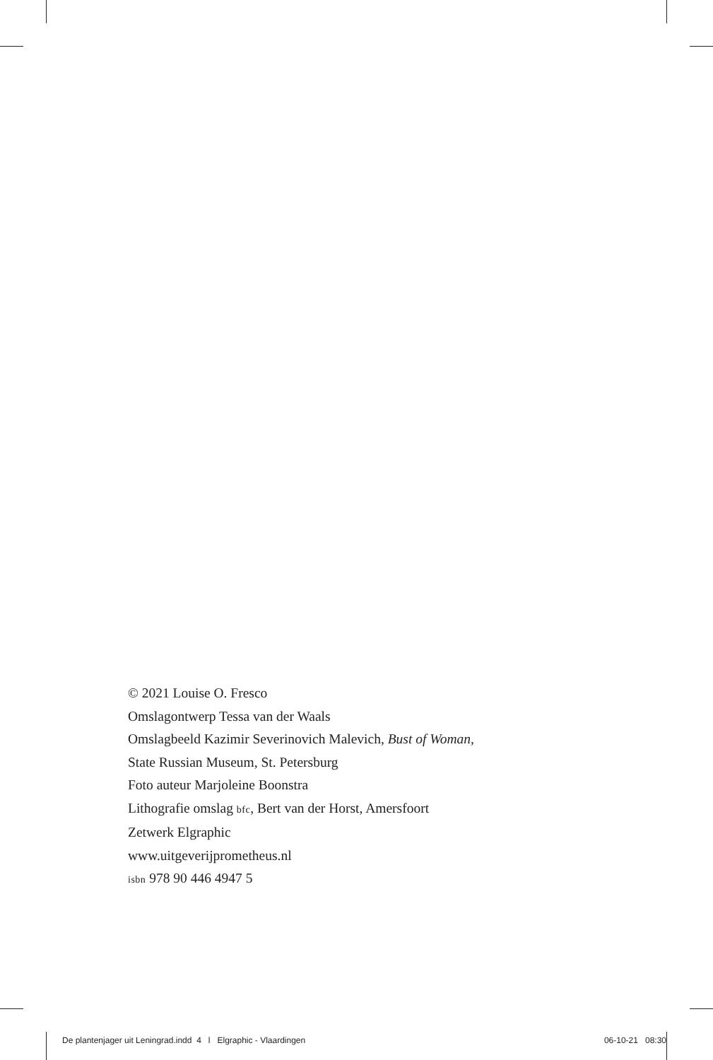© 2021 Louise O. Fresco
Omslagontwerp Tessa van der Waals
Omslagbeeld Kazimir Severinovich Malevich, Bust of Woman,
State Russian Museum, St. Petersburg
Foto auteur Marjoleine Boonstra
Lithografie omslag bfc, Bert van der Horst, Amersfoort
Zetwerk Elgraphic
www.uitgeverijprometheus.nl
isbn 978 90 446 4947 5
De plantenjager uit Leningrad.indd 4 l Elgraphic - Vlaardingen 06-10-21 08:30